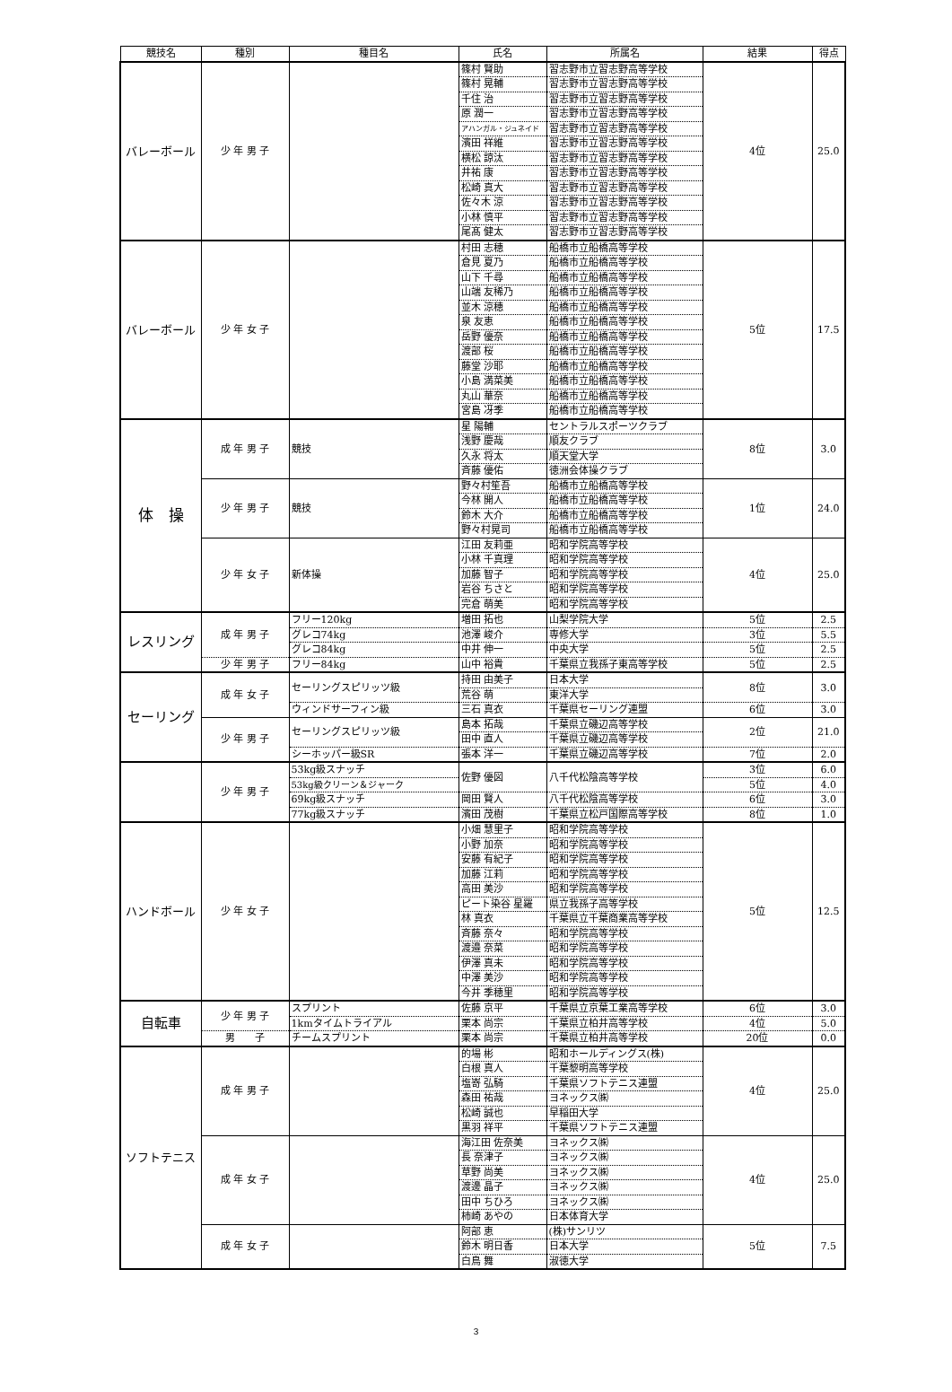| 競技名 | 種別 | 種目名 | 氏名 | 所属名 | 結果 | 得点 |
| --- | --- | --- | --- | --- | --- | --- |
| バレーボール | 少 年 男 子 | | 篠村 賢助 | 習志野市立習志野高等学校 | 4位 | 25.0 |
| | | | 篠村 晃輔 | 習志野市立習志野高等学校 | | |
| | | | 千住 治 | 習志野市立習志野高等学校 | | |
| | | | 原 潤一 | 習志野市立習志野高等学校 | | |
| | | | アハンガル・ジュネイド | 習志野市立習志野高等学校 | | |
| | | | 濱田 祥維 | 習志野市立習志野高等学校 | | |
| | | | 横松 諒汰 | 習志野市立習志野高等学校 | | |
| | | | 井祐 康 | 習志野市立習志野高等学校 | | |
| | | | 松崎 真大 | 習志野市立習志野高等学校 | | |
| | | | 佐々木 涼 | 習志野市立習志野高等学校 | | |
| | | | 小林 慎平 | 習志野市立習志野高等学校 | | |
| | | | 尾髙 健太 | 習志野市立習志野高等学校 | | |
| バレーボール | 少 年 女 子 | | 村田 志穂 | 船橋市立船橋高等学校 | 5位 | 17.5 |
| | | | 倉見 夏乃 | 船橋市立船橋高等学校 | | |
| | | | 山下 千尋 | 船橋市立船橋高等学校 | | |
| | | | 山端 友稀乃 | 船橋市立船橋高等学校 | | |
| | | | 並木 涼穂 | 船橋市立船橋高等学校 | | |
| | | | 泉 友恵 | 船橋市立船橋高等学校 | | |
| | | | 岳野 優奈 | 船橋市立船橋高等学校 | | |
| | | | 渡部 桜 | 船橋市立船橋高等学校 | | |
| | | | 藤堂 沙耶 | 船橋市立船橋高等学校 | | |
| | | | 小島 満菜美 | 船橋市立船橋高等学校 | | |
| | | | 丸山 華奈 | 船橋市立船橋高等学校 | | |
| | | | 宮島 冴季 | 船橋市立船橋高等学校 | | |
| 体 操 | 成 年 男 子 | 競技 | 星 陽輔 | セントラルスポーツクラブ | 8位 | 3.0 |
| | | | 浅野 慶哉 | 順友クラブ | | |
| | | | 久永 将太 | 順天堂大学 | | |
| | | | 斉藤 優佑 | 徳洲会体操クラブ | | |
| | 少 年 男 子 | 競技 | 野々村笙吾 | 船橋市立船橋高等学校 | 1位 | 24.0 |
| | | | 今林 開人 | 船橋市立船橋高等学校 | | |
| | | | 鈴木 大介 | 船橋市立船橋高等学校 | | |
| | | | 野々村晃司 | 船橋市立船橋高等学校 | | |
| | 少 年 女 子 | 新体操 | 江田 友莉亜 | 昭和学院高等学校 | 4位 | 25.0 |
| | | | 小林 千真理 | 昭和学院高等学校 | | |
| | | | 加藤 智子 | 昭和学院高等学校 | | |
| | | | 岩谷 ちさと | 昭和学院高等学校 | | |
| | | | 完倉 萌美 | 昭和学院高等学校 | | |
| レスリング | 成 年 男 子 | フリー120kg | 増田 拓也 | 山梨学院大学 | 5位 | 2.5 |
| | | グレコ74kg | 池澤 峻介 | 専修大学 | 3位 | 5.5 |
| | | グレコ84kg | 中井 伸一 | 中央大学 | 5位 | 2.5 |
| | 少 年 男 子 | フリー84kg | 山中 裕貴 | 千葉県立我孫子東高等学校 | 5位 | 2.5 |
| セーリング | 成 年 女 子 | セーリングスピリッツ級 | 持田 由美子 | 日本大学 | 8位 | 3.0 |
| | | | 荒谷 萌 | 東洋大学 | | |
| | | ウィンドサーフィン級 | 三石 真衣 | 千葉県セーリング連盟 | 6位 | 3.0 |
| | 少 年 男 子 | セーリングスピリッツ級 | 島本 拓哉 | 千葉県立磯辺高等学校 | 2位 | 21.0 |
| | | | 田中 直人 | 千葉県立磯辺高等学校 | | |
| | | シーホッパー級SR | 張本 洋一 | 千葉県立磯辺高等学校 | 7位 | 2.0 |
| | 少 年 男 子 | 53kg級スナッチ | 佐野 優図 | 八千代松陰高等学校 | 3位 | 6.0 |
| | | 53kg級クリーン＆ジャーク | | | 5位 | 4.0 |
| | | 69kg級スナッチ | 岡田 賢人 | 八千代松陰高等学校 | 6位 | 3.0 |
| | | 77kg級スナッチ | 濱田 茂樹 | 千葉県立松戸国際高等学校 | 8位 | 1.0 |
| ハンドボール | 少 年 女 子 | | 小畑 慧里子 | 昭和学院高等学校 | 5位 | 12.5 |
| | | | 小野 加奈 | 昭和学院高等学校 | | |
| | | | 安藤 有紀子 | 昭和学院高等学校 | | |
| | | | 加藤 江莉 | 昭和学院高等学校 | | |
| | | | 高田 美沙 | 昭和学院高等学校 | | |
| | | | ピート染谷 星羅 | 県立我孫子高等学校 | | |
| | | | 林 真衣 | 千葉県立千葉商業高等学校 | | |
| | | | 斉藤 奈々 | 昭和学院高等学校 | | |
| | | | 渡邉 奈菜 | 昭和学院高等学校 | | |
| | | | 伊澤 真未 | 昭和学院高等学校 | | |
| | | | 中澤 美沙 | 昭和学院高等学校 | | |
| | | | 今井 季穂里 | 昭和学院高等学校 | | |
| 自転車 | 少 年 男 子 | スプリント | 佐藤 京平 | 千葉県立京葉工業高等学校 | 6位 | 3.0 |
| | | 1kmタイムトライアル | 栗本 尚宗 | 千葉県立柏井高等学校 | 4位 | 5.0 |
| | 男 子 | チームスプリント | 栗本 尚宗 | 千葉県立柏井高等学校 | 20位 | 0.0 |
| ソフトテニス | 成 年 男 子 | | 的場 彬 | 昭和ホールディングス(株) | 4位 | 25.0 |
| | | | 白根 真人 | 千葉黎明高等学校 | | |
| | | | 塩嵜 弘騎 | 千葉県ソフトテニス連盟 | | |
| | | | 森田 祐哉 | ヨネックス㈱ | | |
| | | | 松崎 誠也 | 早稲田大学 | | |
| | | | 黒羽 祥平 | 千葉県ソフトテニス連盟 | | |
| | 成 年 女 子 | | 海江田 佐奈美 | ヨネックス㈱ | 4位 | 25.0 |
| | | | 長 奈津子 | ヨネックス㈱ | | |
| | | | 草野 尚美 | ヨネックス㈱ | | |
| | | | 渡邊 晶子 | ヨネックス㈱ | | |
| | | | 田中 ちひろ | ヨネックス㈱ | | |
| | | | 柿崎 あやの | 日本体育大学 | | |
| | 成 年 女 子 | | 阿部 恵 | (株)サンリツ | 5位 | 7.5 |
| | | | 鈴木 明日香 | 日本大学 | | |
| | | | 白鳥 舞 | 淑徳大学 | | |
3